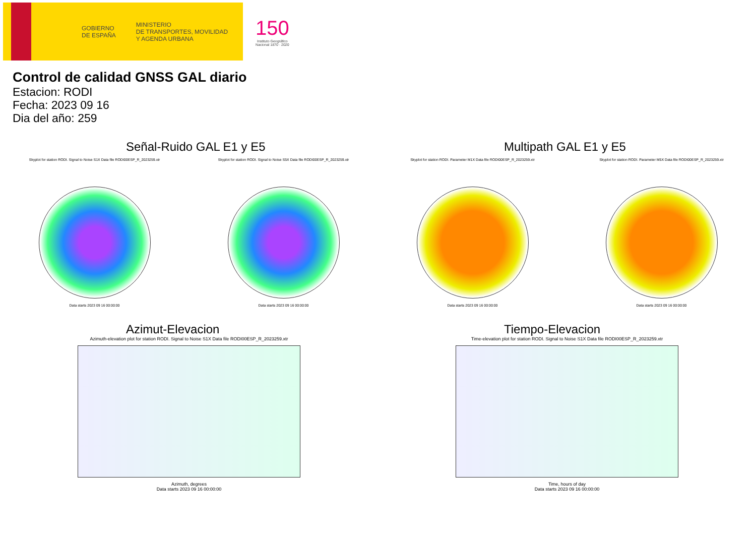GOBIERNO
DE ESPAÑA
MINISTERIO
DE TRANSPORTES, MOVILIDAD
Y AGENDA URBANA
150
Instituto Geográfico
Nacional 1870 · 2020
Control de calidad GNSS GAL diario
Estacion: RODI
Fecha: 2023 09 16
Dia del año: 259
Señal-Ruido GAL E1 y E5
Skyplot for station RODI. Signal to Noise S1X Data file RODI00ESP_R_2023259.xtr
Data starts 2023 09 16 00:00:00
Skyplot for station RODI. Signal to Noise S5X Data file RODI00ESP_R_2023259.xtr
Data starts 2023 09 16 00:00:00
Multipath GAL E1 y E5
Skyplot for station RODI. Parameter M1X Data file RODI00ESP_R_2023259.xtr
Data starts 2023 09 16 00:00:00
Skyplot for station RODI. Parameter M5X Data file RODI00ESP_R_2023259.xtr
Data starts 2023 09 16 00:00:00
Azimut-Elevacion
Azimuth-elevation plot for station RODI. Signal to Noise S1X Data file RODI00ESP_R_2023259.xtr
Azimuth, degrees
Data starts 2023 09 16 00:00:00
Tiempo-Elevacion
Time-elevation plot for station RODI. Signal to Noise S1X Data file RODI00ESP_R_2023259.xtr
Time, hours of day
Data starts 2023 09 16 00:00:00